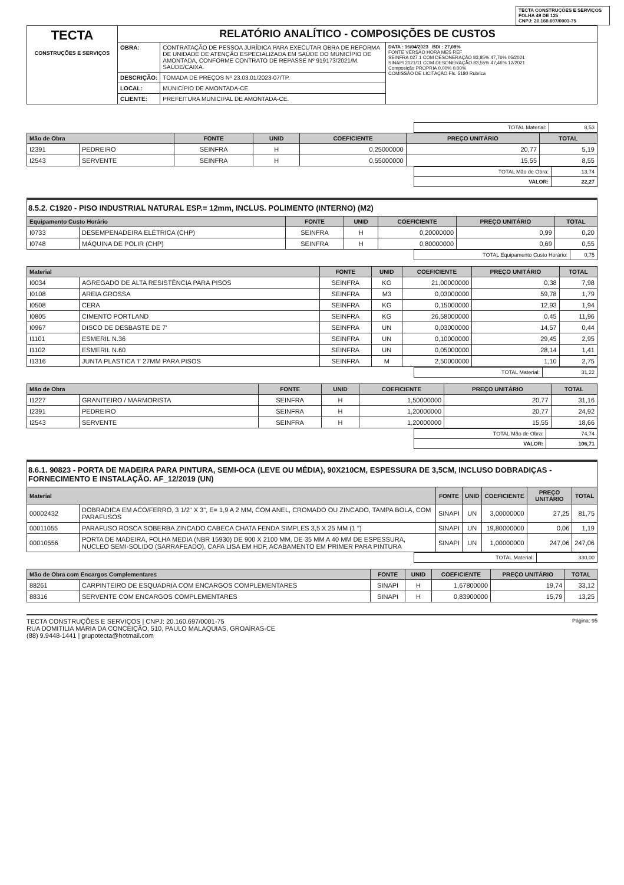TECTA CONSTRUÇÕES E SERVIÇOS
FOLHA 49 DE 125
CNPJ: 20.160.697/0001-75
| TECTA CONSTRUÇÕES E SERVIÇOS | RELATÓRIO ANALÍTICO - COMPOSIÇÕES DE CUSTOS | | |
| | OBRA: | CONTRATAÇÃO DE PESSOA JURÍDICA PARA EXECUTAR OBRA DE REFORMA DE UNIDADE DE ATENÇÃO ESPECIALIZADA EM SAÚDE DO MUNICÍPIO DE AMONTADA, CONFORME CONTRATO DE REPASSE Nº 919173/2021/M. SAÚDE/CAIXA. | DATA : 16/04/2023 BDI : 27,08% FONTE VERSÃO HORA MES REF SEINFRA 027.1 COM DESONERAÇÃO 83,85% 47,76% 05/2021 SINAPI 2021/11 COM DESONERAÇÃO 83,55% 47,46% 12/2021 Composição PROPRIA 0,00% 0,00% COMISSÃO DE LICITAÇÃO Fls. 5180 Rubrica |
| | DESCRIÇÃO: | TOMADA DE PREÇOS Nº 23.03.01/2023-07/TP. | |
| | LOCAL: | MUNICÍPIO DE AMONTADA-CE. | |
| | CLIENTE: | PREFEITURA MUNICIPAL DE AMONTADA-CE. | |
| TOTAL Material: | 8,53 |
| Mão de Obra | | FONTE | UNID | COEFICIENTE | PREÇO UNITÁRIO | TOTAL |
| --- | --- | --- | --- | --- | --- | --- |
| I2391 | PEDREIRO | SEINFRA | H | 0,25000000 | 20,77 | 5,19 |
| I2543 | SERVENTE | SEINFRA | H | 0,55000000 | 15,55 | 8,55 |
| TOTAL Mão de Obra: | 13,74 |
| VALOR: | 22,27 |
8.5.2. C1920 - PISO INDUSTRIAL NATURAL ESP.= 12mm, INCLUS. POLIMENTO (INTERNO) (M2)
| Equipamento Custo Horário | | FONTE | UNID | COEFICIENTE | PREÇO UNITÁRIO | TOTAL |
| --- | --- | --- | --- | --- | --- | --- |
| I0733 | DESEMPENADEIRA ELÉTRICA (CHP) | SEINFRA | H | 0,20000000 | 0,99 | 0,20 |
| I0748 | MÁQUINA DE POLIR (CHP) | SEINFRA | H | 0,80000000 | 0,69 | 0,55 |
| TOTAL Equipamento Custo Horário: | 0,75 |
| Material | | FONTE | UNID | COEFICIENTE | PREÇO UNITÁRIO | TOTAL |
| --- | --- | --- | --- | --- | --- | --- |
| I0034 | AGREGADO DE ALTA RESISTÊNCIA PARA PISOS | SEINFRA | KG | 21,00000000 | 0,38 | 7,98 |
| I0108 | AREIA GROSSA | SEINFRA | M3 | 0,03000000 | 59,78 | 1,79 |
| I0508 | CERA | SEINFRA | KG | 0,15000000 | 12,93 | 1,94 |
| I0805 | CIMENTO PORTLAND | SEINFRA | KG | 26,58000000 | 0,45 | 11,96 |
| I0967 | DISCO DE DESBASTE DE 7' | SEINFRA | UN | 0,03000000 | 14,57 | 0,44 |
| I1101 | ESMERIL N.36 | SEINFRA | UN | 0,10000000 | 29,45 | 2,95 |
| I1102 | ESMERIL N.60 | SEINFRA | UN | 0,05000000 | 28,14 | 1,41 |
| I1316 | JUNTA PLASTICA 'I' 27MM PARA PISOS | SEINFRA | M | 2,50000000 | 1,10 | 2,75 |
| TOTAL Material: | 31,22 |
| Mão de Obra | | FONTE | UNID | COEFICIENTE | PREÇO UNITÁRIO | TOTAL |
| --- | --- | --- | --- | --- | --- | --- |
| I1227 | GRANITEIRO / MARMORISTA | SEINFRA | H | 1,50000000 | 20,77 | 31,16 |
| I2391 | PEDREIRO | SEINFRA | H | 1,20000000 | 20,77 | 24,92 |
| I2543 | SERVENTE | SEINFRA | H | 1,20000000 | 15,55 | 18,66 |
| TOTAL Mão de Obra: | 74,74 |
| VALOR: | 106,71 |
8.6.1. 90823 - PORTA DE MADEIRA PARA PINTURA, SEMI-OCA (LEVE OU MÉDIA), 90X210CM, ESPESSURA DE 3,5CM, INCLUSO DOBRADIÇAS - FORNECIMENTO E INSTALAÇÃO. AF_12/2019 (UN)
| Material | | FONTE | UNID | COEFICIENTE | PREÇO UNITÁRIO | TOTAL |
| --- | --- | --- | --- | --- | --- | --- |
| 00002432 | DOBRADICA EM ACO/FERRO, 3 1/2" X 3", E= 1,9 A 2 MM, COM ANEL, CROMADO OU ZINCADO, TAMPA BOLA, COM PARAFUSOS | SINAPI | UN | 3,00000000 | 27,25 | 81,75 |
| 00011055 | PARAFUSO ROSCA SOBERBA ZINCADO CABECA CHATA FENDA SIMPLES 3,5 X 25 MM (1 ") | SINAPI | UN | 19,80000000 | 0,06 | 1,19 |
| 00010556 | PORTA DE MADEIRA, FOLHA MEDIA (NBR 15930) DE 900 X 2100 MM, DE 35 MM A 40 MM DE ESPESSURA, NUCLEO SEMI-SOLIDO (SARRAFEADO), CAPA LISA EM HDF, ACABAMENTO EM PRIMER PARA PINTURA | SINAPI | UN | 1,00000000 | 247,06 | 247,06 |
| TOTAL Material: | 330,00 |
| Mão de Obra com Encargos Complementares | | FONTE | UNID | COEFICIENTE | PREÇO UNITÁRIO | TOTAL |
| --- | --- | --- | --- | --- | --- | --- |
| 88261 | CARPINTEIRO DE ESQUADRIA COM ENCARGOS COMPLEMENTARES | SINAPI | H | 1,67800000 | 19,74 | 33,12 |
| 88316 | SERVENTE COM ENCARGOS COMPLEMENTARES | SINAPI | H | 0,83900000 | 15,79 | 13,25 |
TECTA CONSTRUÇÕES E SERVIÇOS | CNPJ: 20.160.697/0001-75
RUA DOMITILIA MARIA DA CONCEIÇÃO, 510, PAULO MALAQUIAS, GROAÍRAS-CE
(88) 9.9448-1441 | grupotecta@hotmail.com
Página: 95